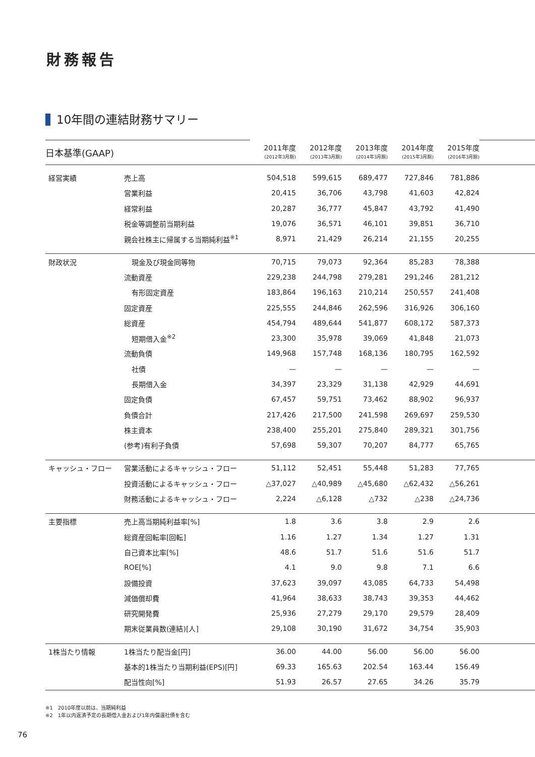財務報告
10年間の連結財務サマリー
| 日本基準(GAAP) | | 2011年度 (2012年3月期) | 2012年度 (2013年3月期) | 2013年度 (2014年3月期) | 2014年度 (2015年3月期) | 2015年度 (2016年3月期) | |
| 経営実績 | 売上高 | 504,518 | 599,615 | 689,477 | 727,846 | 781,886 | |
| | 営業利益 | 20,415 | 36,706 | 43,798 | 41,603 | 42,824 | |
| | 経常利益 | 20,287 | 36,777 | 45,847 | 43,792 | 41,490 | |
| | 税金等調整前当期利益 | 19,076 | 36,571 | 46,101 | 39,851 | 36,710 | |
| | 親会社株主に帰属する当期純利益<sup>※1</sup> | 8,971 | 21,429 | 26,214 | 21,155 | 20,255 | |
| 財政状況 | 現金及び現金同等物 | 70,715 | 79,073 | 92,364 | 85,283 | 78,388 | |
| | 流動資産 | 229,238 | 244,798 | 279,281 | 291,246 | 281,212 | |
| | 有形固定資産 | 183,864 | 196,163 | 210,214 | 250,557 | 241,408 | |
| | 固定資産 | 225,555 | 244,846 | 262,596 | 316,926 | 306,160 | |
| | 総資産 | 454,794 | 489,644 | 541,877 | 608,172 | 587,373 | |
| | 短期借入金<sup>※2</sup> | 23,300 | 35,978 | 39,069 | 41,848 | 21,073 | |
| | 流動負債 | 149,968 | 157,748 | 168,136 | 180,795 | 162,592 | |
| | 社債 | — | — | — | — | — | |
| | 長期借入金 | 34,397 | 23,329 | 31,138 | 42,929 | 44,691 | |
| | 固定負債 | 67,457 | 59,751 | 73,462 | 88,902 | 96,937 | |
| | 負債合計 | 217,426 | 217,500 | 241,598 | 269,697 | 259,530 | |
| | 株主資本 | 238,400 | 255,201 | 275,840 | 289,321 | 301,756 | |
| | (参考)有利子負債 | 57,698 | 59,307 | 70,207 | 84,777 | 65,765 | |
| キャッシュ・フロー | 営業活動によるキャッシュ・フロー | 51,112 | 52,451 | 55,448 | 51,283 | 77,765 | |
| | 投資活動によるキャッシュ・フロー | △37,027 | △40,989 | △45,680 | △62,432 | △56,261 | |
| | 財務活動によるキャッシュ・フロー | 2,224 | △6,128 | △732 | △238 | △24,736 | |
| 主要指標 | 売上高当期純利益率[%] | 1.8 | 3.6 | 3.8 | 2.9 | 2.6 | |
| | 総資産回転率[回転] | 1.16 | 1.27 | 1.34 | 1.27 | 1.31 | |
| | 自己資本比率[%] | 48.6 | 51.7 | 51.6 | 51.6 | 51.7 | |
| | ROE[%] | 4.1 | 9.0 | 9.8 | 7.1 | 6.6 | |
| | 設備投資 | 37,623 | 39,097 | 43,085 | 64,733 | 54,498 | |
| | 減価償却費 | 41,964 | 38,633 | 38,743 | 39,353 | 44,462 | |
| | 研究開発費 | 25,936 | 27,279 | 29,170 | 29,579 | 28,409 | |
| | 期末従業員数(連結)[人] | 29,108 | 30,190 | 31,672 | 34,754 | 35,903 | |
| 1株当たり情報 | 1株当たり配当金[円] | 36.00 | 44.00 | 56.00 | 56.00 | 56.00 | |
| | 基本的1株当たり当期利益(EPS)[円] | 69.33 | 165.63 | 202.54 | 163.44 | 156.49 | |
| | 配当性向[%] | 51.93 | 26.57 | 27.65 | 34.26 | 35.79 | |
※1　2010年度以前は、当期純利益
※2　1年以内返済予定の長期借入金および1年内償還社債を含む
76